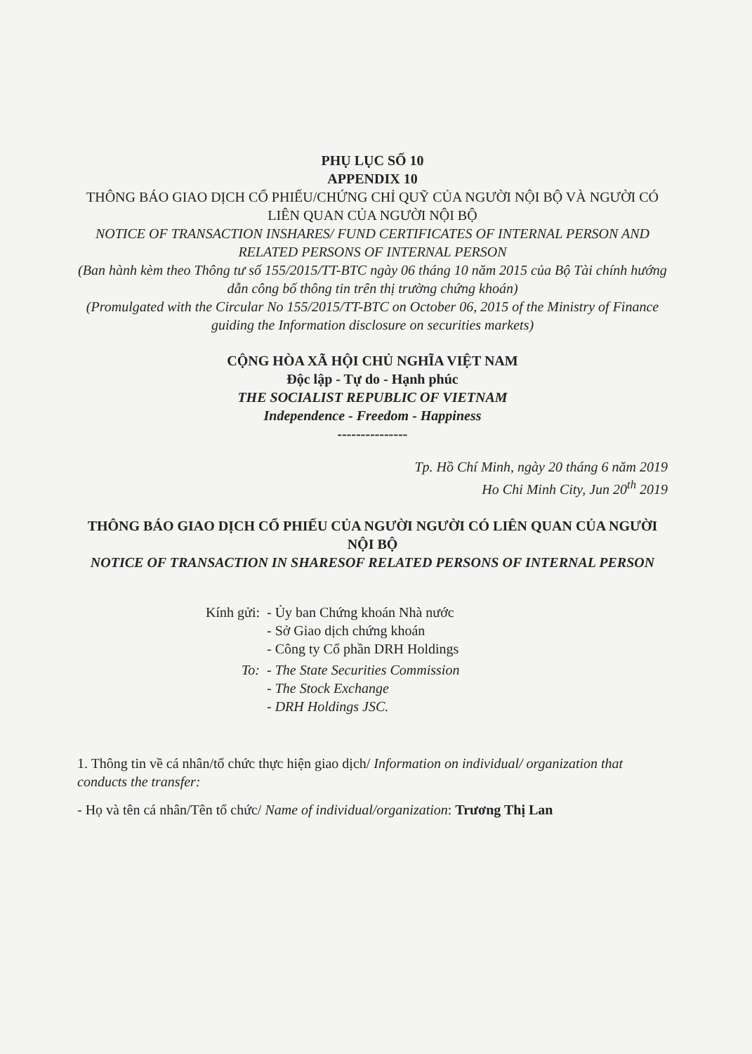PHỤ LỤC SỐ 10
APPENDIX 10
THÔNG BÁO GIAO DỊCH CỔ PHIẾU/CHỨNG CHỈ QUỸ CỦA NGƯỜI NỘI BỘ VÀ NGƯỜI CÓ LIÊN QUAN CỦA NGƯỜI NỘI BỘ
NOTICE OF TRANSACTION INSHARES/ FUND CERTIFICATES OF INTERNAL PERSON AND RELATED PERSONS OF INTERNAL PERSON
(Ban hành kèm theo Thông tư số 155/2015/TT-BTC ngày 06 tháng 10 năm 2015 của Bộ Tài chính hướng dẫn công bố thông tin trên thị trường chứng khoán)
(Promulgated with the Circular No 155/2015/TT-BTC on October 06, 2015 of the Ministry of Finance guiding the Information disclosure on securities markets)
CỘNG HÒA XÃ HỘI CHỦ NGHĨA VIỆT NAM
Độc lập - Tự do - Hạnh phúc
THE SOCIALIST REPUBLIC OF VIETNAM
Independence - Freedom - Happiness
---------------
Tp. Hồ Chí Minh, ngày 20 tháng 6 năm 2019
Ho Chi Minh City, Jun 20<sup>th</sup> 2019
THÔNG BÁO GIAO DỊCH CỔ PHIẾU CỦA NGƯỜI NGƯỜI CÓ LIÊN QUAN CỦA NGƯỜI NỘI BỘ
NOTICE OF TRANSACTION IN SHARESOF RELATED PERSONS OF INTERNAL PERSON
Kính gửi: - Ủy ban Chứng khoán Nhà nước
- Sở Giao dịch chứng khoán
- Công ty Cổ phần DRH Holdings
To: - The State Securities Commission
- The Stock Exchange
- DRH Holdings JSC.
1. Thông tin về cá nhân/tổ chức thực hiện giao dịch/ Information on individual/ organization that conducts the transfer:
- Họ và tên cá nhân/Tên tổ chức/ Name of individual/organization: Trương Thị Lan